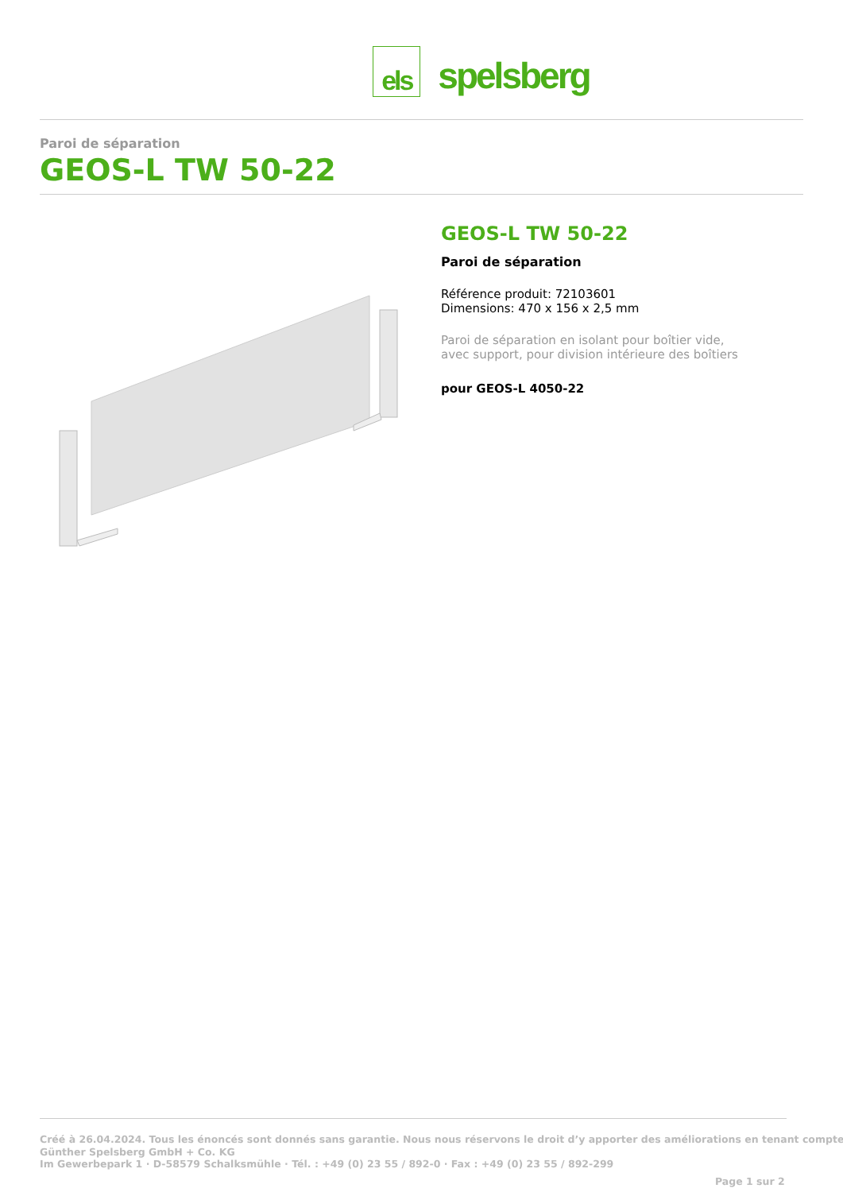els
spelsberg
Paroi de séparation
GEOS-L TW 50-22
GEOS-L TW 50-22
Paroi de séparation
Référence produit: 72103601
Dimensions: 470 x 156 x 2,5 mm
Paroi de séparation en isolant pour boîtier vide,
avec support, pour division intérieure des boîtiers
pour GEOS-L 4050-22
Créé à 26.04.2024. Tous les énoncés sont donnés sans garantie. Nous nous réservons le droit d’y apporter des améliorations en tenant compte
Günther Spelsberg GmbH + Co. KG
Im Gewerbepark 1 · D-58579 Schalksmühle · Tél. : +49 (0) 23 55 / 892-0 · Fax : +49 (0) 23 55 / 892-299
Page 1 sur 2